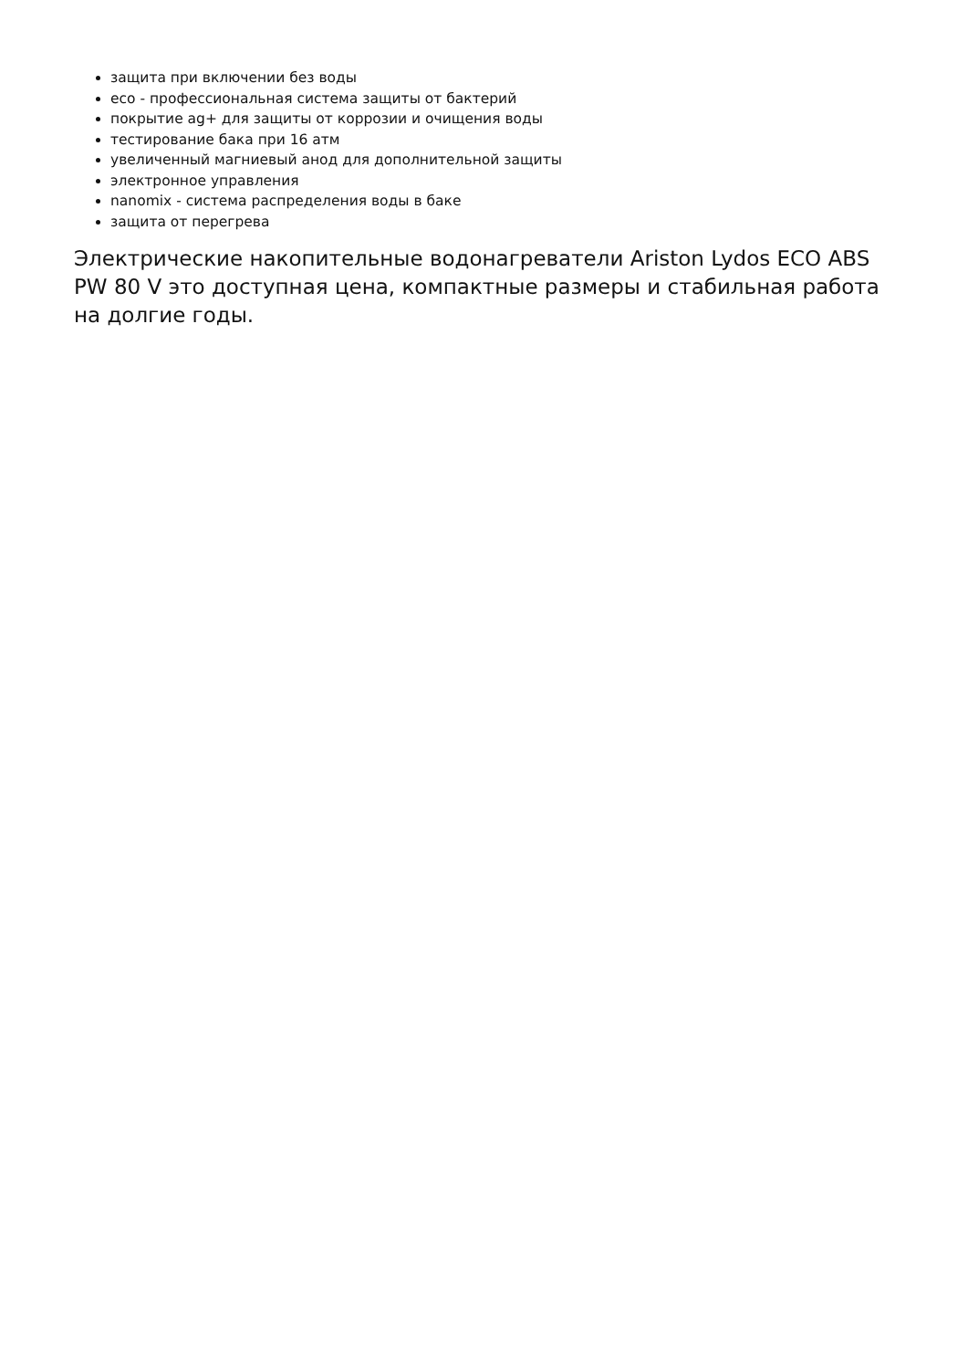защита при включении без воды
eco - профессиональная система защиты от бактерий
покрытие ag+ для защиты от коррозии и очищения воды
тестирование бака при 16 атм
увеличенный магниевый анод для дополнительной защиты
электронное управления
nanomix - система распределения воды в баке
защита от перегрева
Электрические накопительные водонагреватели Ariston Lydos ECO ABS PW 80 V это доступная цена, компактные размеры и стабильная работа на долгие годы.